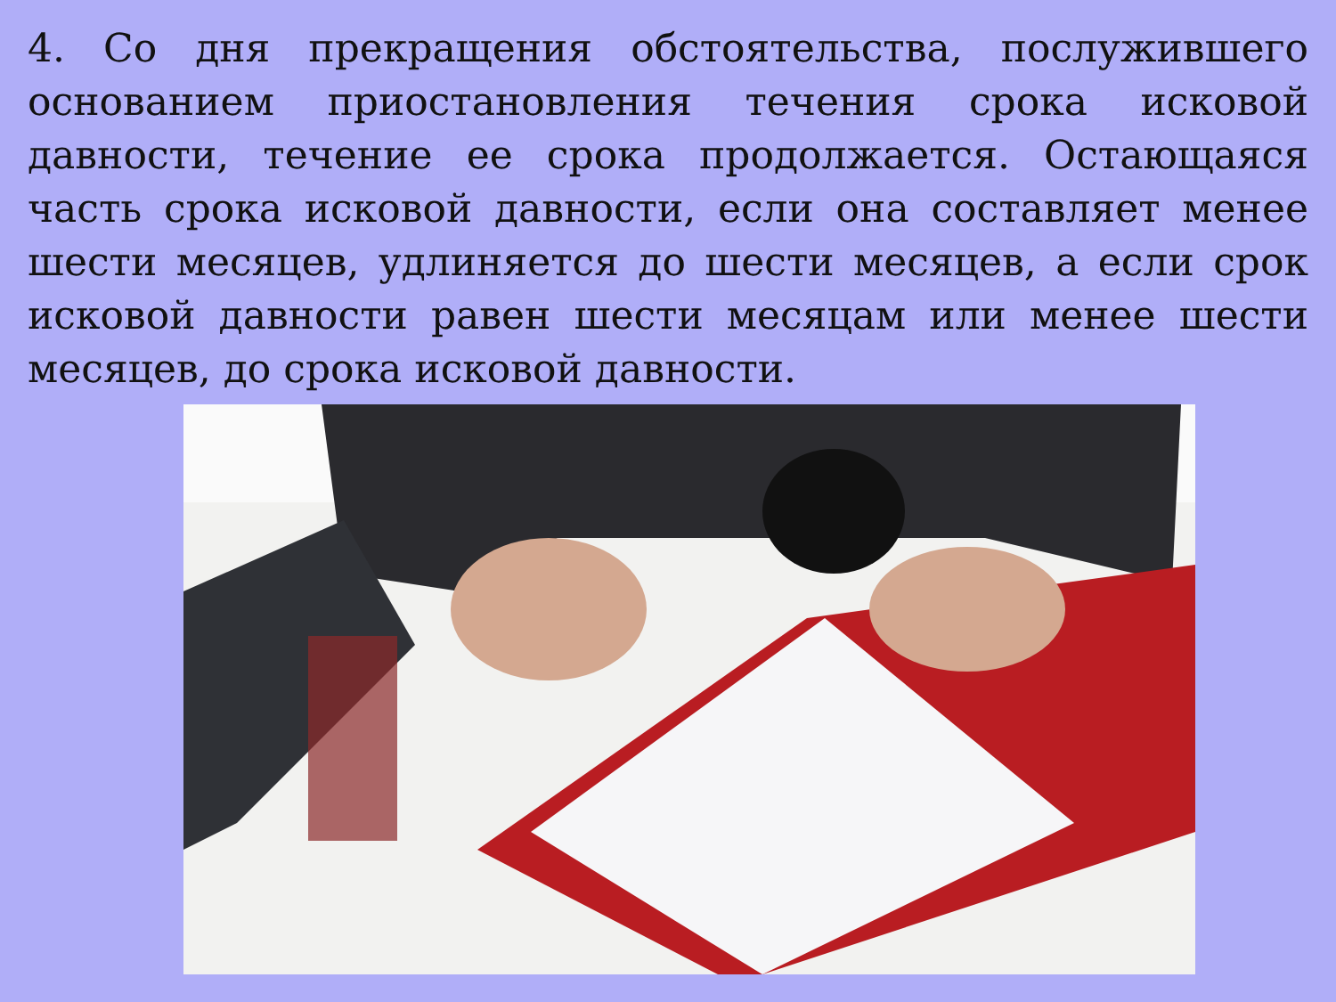4. Со дня прекращения обстоятельства, послужившего основанием приостановления течения срока исковой давности, течение ее срока продолжается. Остающаяся часть срока исковой давности, если она составляет менее шести месяцев, удлиняется до шести месяцев, а если срок исковой давности равен шести месяцам или менее шести месяцев, до срока исковой давности.